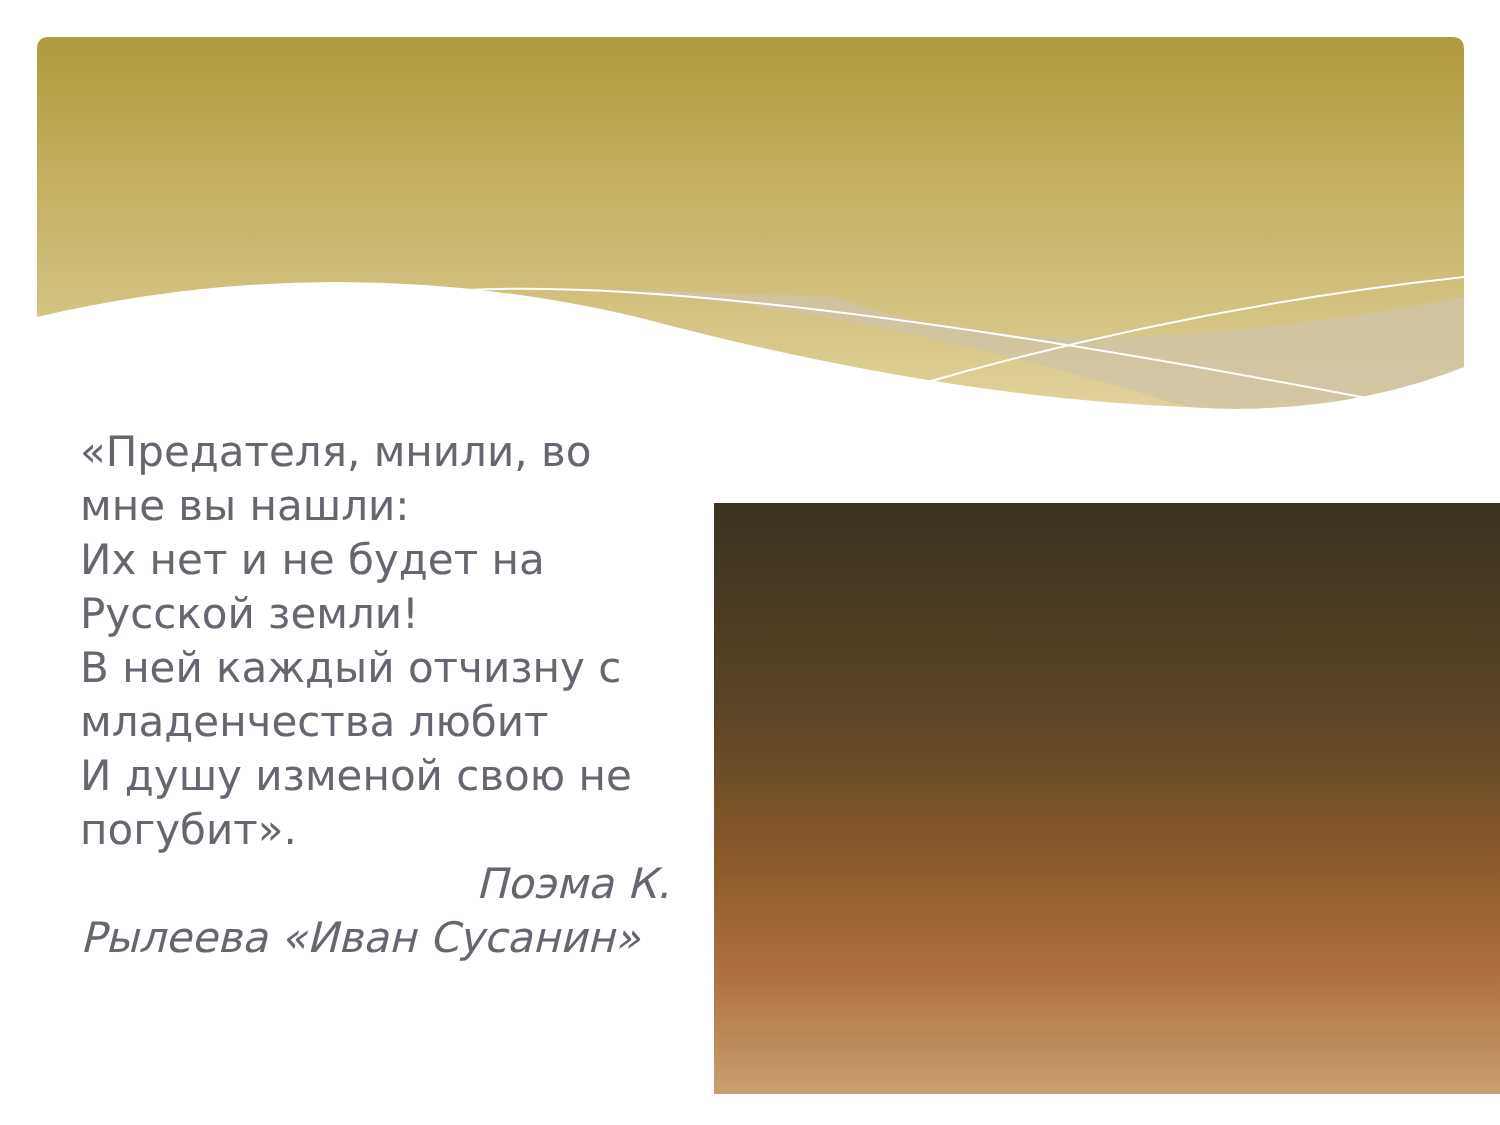«Предателя, мнили, во мне вы нашли:
Их нет и не будет на Русской земли!
В ней каждый отчизну с младенчества любит
И душу изменой свою не погубит».
Поэма К.
Рылеева «Иван Сусанин»